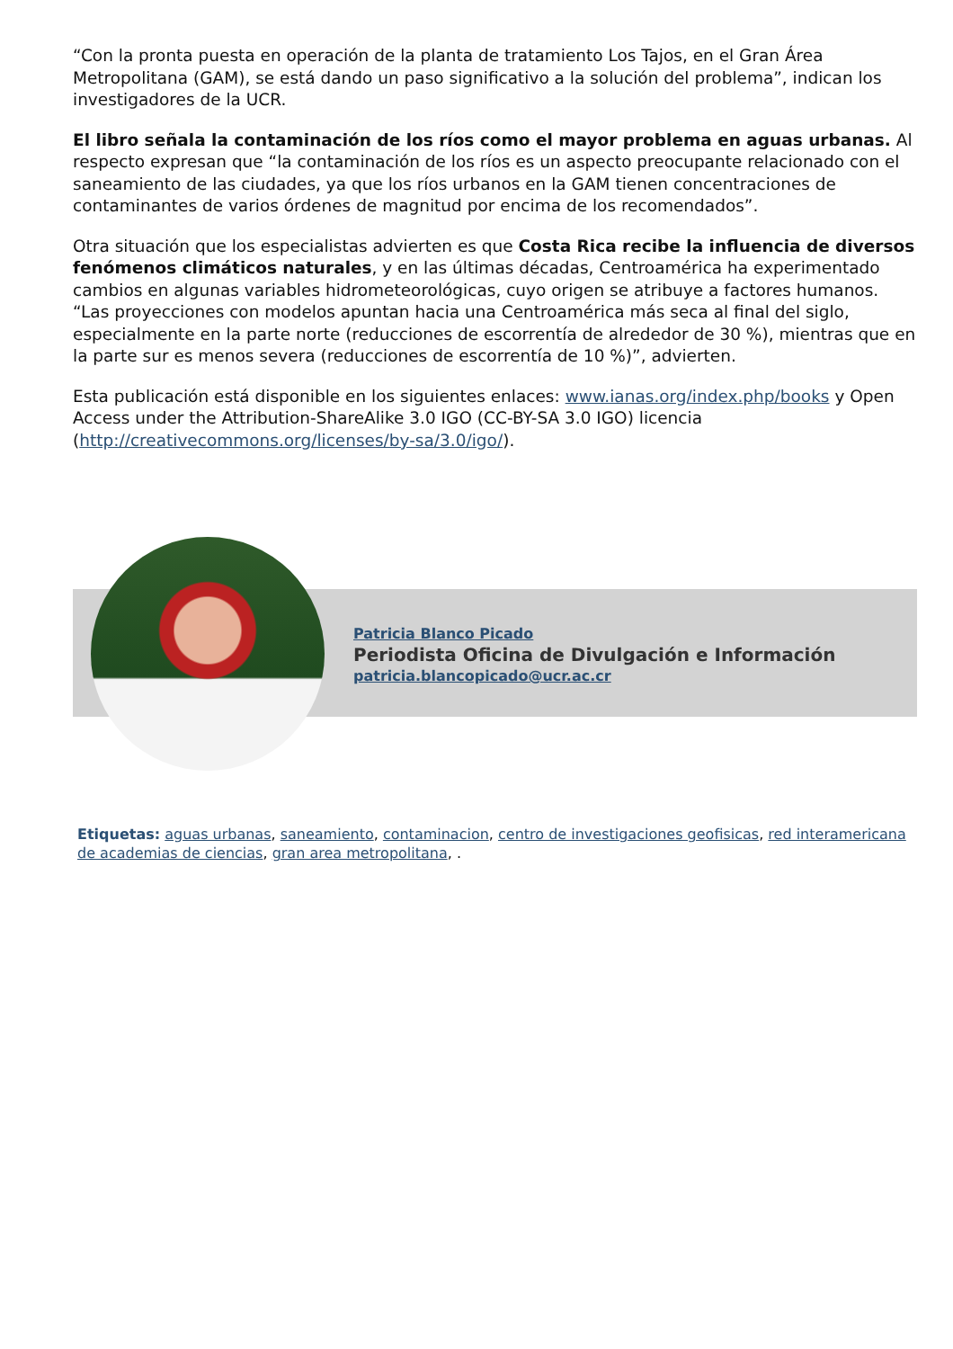“Con la pronta puesta en operación de la planta de tratamiento Los Tajos, en el Gran Área Metropolitana (GAM), se está dando un paso significativo a la solución del problema”, indican los investigadores de la UCR.
El libro señala la contaminación de los ríos como el mayor problema en aguas urbanas. Al respecto expresan que “la contaminación de los ríos es un aspecto preocupante relacionado con el saneamiento de las ciudades, ya que los ríos urbanos en la GAM tienen concentraciones de contaminantes de varios órdenes de magnitud por encima de los recomendados”.
Otra situación que los especialistas advierten es que Costa Rica recibe la influencia de diversos fenómenos climáticos naturales, y en las últimas décadas, Centroamérica ha experimentado cambios en algunas variables hidrometeorológicas, cuyo origen se atribuye a factores humanos. “Las proyecciones con modelos apuntan hacia una Centroamérica más seca al final del siglo, especialmente en la parte norte (reducciones de escorrentía de alrededor de 30 %), mientras que en la parte sur es menos severa (reducciones de escorrentía de 10 %)”, advierten.
Esta publicación está disponible en los siguientes enlaces: www.ianas.org/index.php/books y Open Access under the Attribution-ShareAlike 3.0 IGO (CC-BY-SA 3.0 IGO) licencia (http://creativecommons.org/licenses/by-sa/3.0/igo/).
Patricia Blanco Picado
Periodista Oficina de Divulgación e Información
patricia.blancopicado@ucr.ac.cr
Etiquetas: aguas urbanas, saneamiento, contaminacion, centro de investigaciones geofisicas, red interamericana de academias de ciencias, gran area metropolitana, .